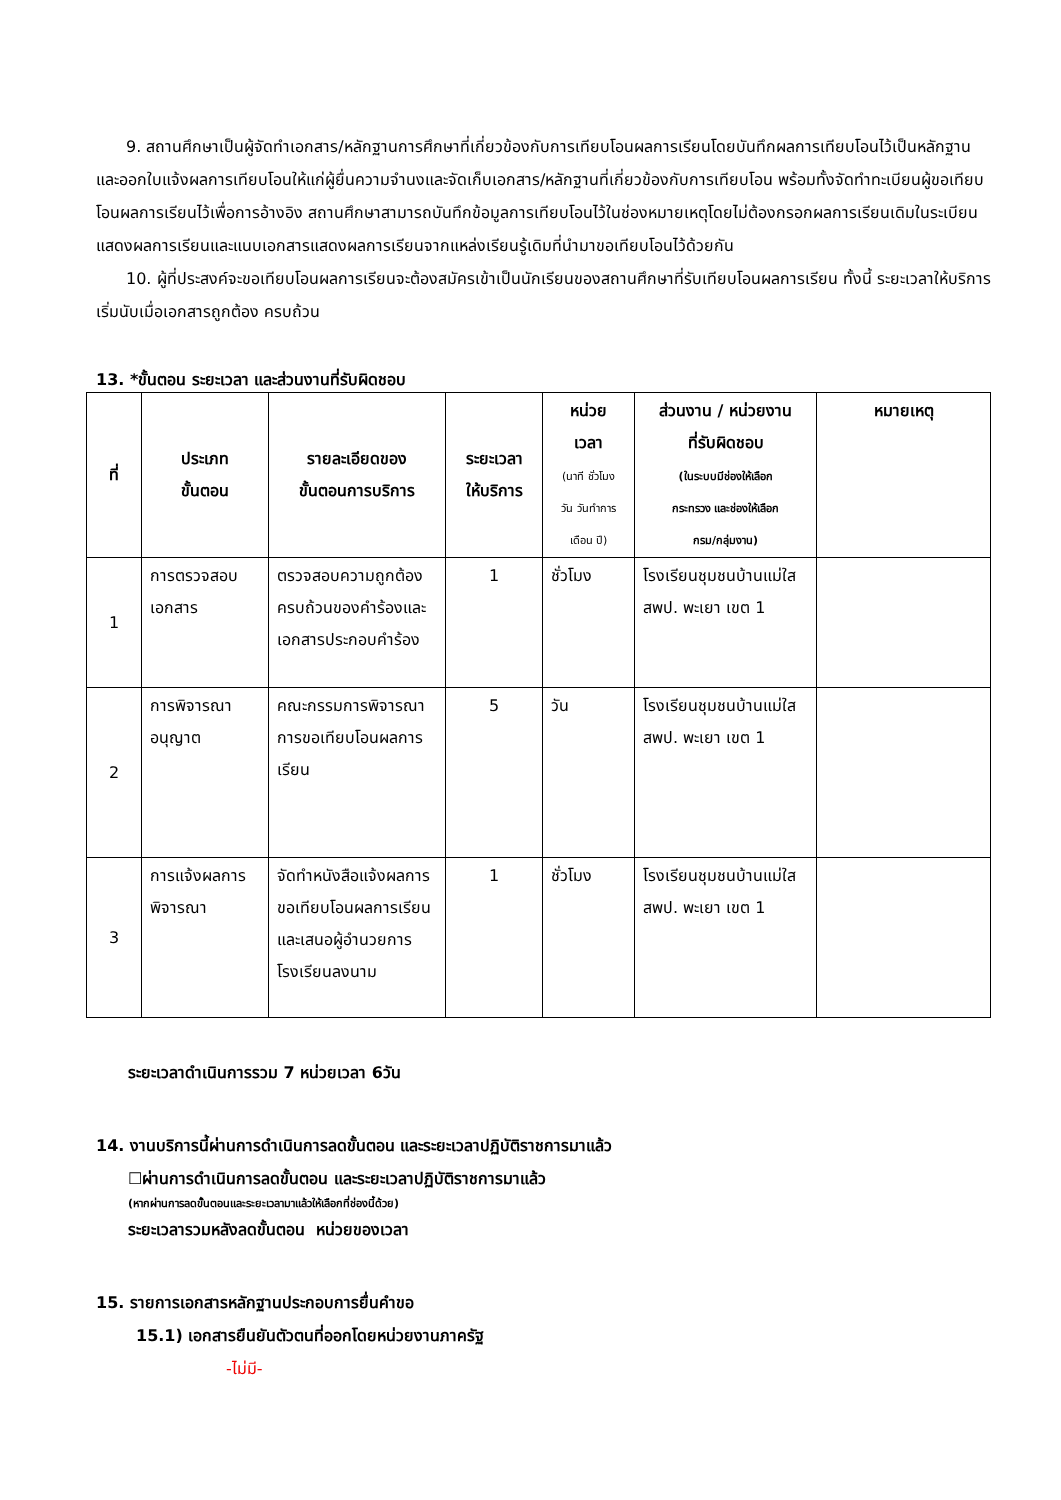9. สถานศึกษาเป็นผู้จัดทำเอกสาร/หลักฐานการศึกษาที่เกี่ยวข้องกับการเทียบโอนผลการเรียนโดยบันทึกผลการเทียบโอนไว้เป็นหลักฐาน และออกใบแจ้งผลการเทียบโอนให้แก่ผู้ยื่นความจำนงและจัดเก็บเอกสาร/หลักฐานที่เกี่ยวข้องกับการเทียบโอน พร้อมทั้งจัดทำทะเบียนผู้ขอเทียบโอนผลการเรียนไว้เพื่อการอ้างอิง สถานศึกษาสามารถบันทึกข้อมูลการเทียบโอนไว้ในช่องหมายเหตุโดยไม่ต้องกรอกผลการเรียนเดิมในระเบียนแสดงผลการเรียนและแนบเอกสารแสดงผลการเรียนจากแหล่งเรียนรู้เดิมที่นำมาขอเทียบโอนไว้ด้วยกัน
10. ผู้ที่ประสงค์จะขอเทียบโอนผลการเรียนจะต้องสมัครเข้าเป็นนักเรียนของสถานศึกษาที่รับเทียบโอนผลการเรียน ทั้งนี้ ระยะเวลาให้บริการเริ่มนับเมื่อเอกสารถูกต้อง ครบถ้วน
13. *ขั้นตอน ระยะเวลา และส่วนงานที่รับผิดชอบ
| ที่ | ประเภท ขั้นตอน | รายละเอียดของ ขั้นตอนการบริการ | ระยะเวลา ให้บริการ | หน่วย เวลา (นาที ชั่วโมง วัน วันทำการ เดือน ปี) | ส่วนงาน / หน่วยงาน ที่รับผิดชอบ (ในระบบมีช่องให้เลือก กระทรวง และช่องให้เลือก กรม/กลุ่มงาน) | หมายเหตุ |
| --- | --- | --- | --- | --- | --- | --- |
| 1 | การตรวจสอบเอกสาร | ตรวจสอบความถูกต้อง ครบถ้วนของคำร้องและเอกสารประกอบคำร้อง | 1 | ชั่วโมง | โรงเรียนชุมชนบ้านแม่ใส สพป. พะเยา เขต 1 | |
| 2 | การพิจารณาอนุญาต | คณะกรรมการพิจารณาการขอเทียบโอนผลการเรียน | 5 | วัน | โรงเรียนชุมชนบ้านแม่ใส สพป. พะเยา เขต 1 | |
| 3 | การแจ้งผลการพิจารณา | จัดทำหนังสือแจ้งผลการขอเทียบโอนผลการเรียนและเสนอผู้อำนวยการโรงเรียนลงนาม | 1 | ชั่วโมง | โรงเรียนชุมชนบ้านแม่ใส สพป. พะเยา เขต 1 | |
ระยะเวลาดำเนินการรวม 7 หน่วยเวลา 6วัน
14. งานบริการนี้ผ่านการดำเนินการลดขั้นตอน และระยะเวลาปฏิบัติราชการมาแล้ว
☐ผ่านการดำเนินการลดขั้นตอน และระยะเวลาปฏิบัติราชการมาแล้ว
(หากผ่านการลดขั้นตอนและระยะเวลามาแล้วให้เลือกที่ช่องนี้ด้วย)
ระยะเวลารวมหลังลดขั้นตอน หน่วยของเวลา
15. รายการเอกสารหลักฐานประกอบการยื่นคำขอ
15.1) เอกสารยืนยันตัวตนที่ออกโดยหน่วยงานภาครัฐ
-ไม่มี-